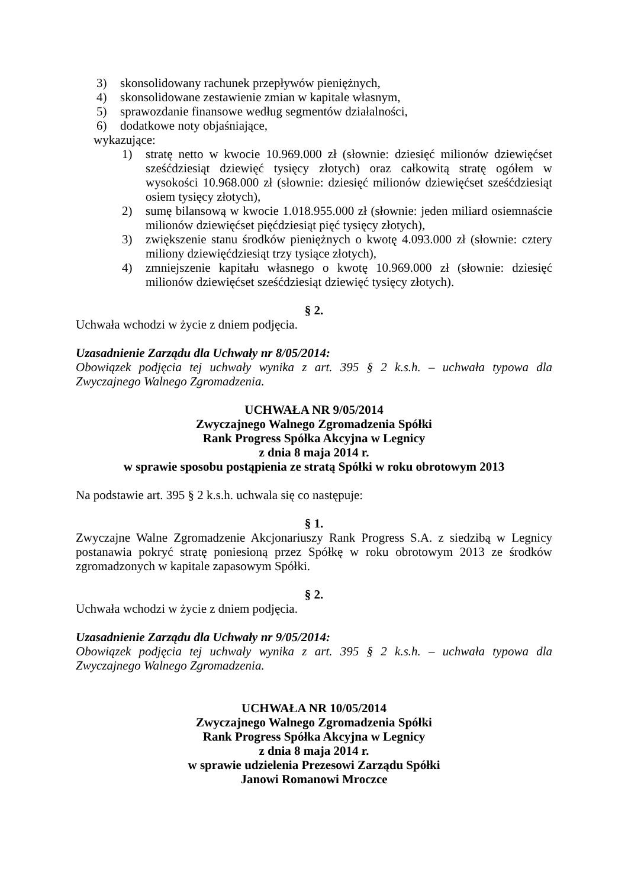3) skonsolidowany rachunek przepływów pieniężnych,
4) skonsolidowane zestawienie zmian w kapitale własnym,
5) sprawozdanie finansowe według segmentów działalności,
6) dodatkowe noty objaśniające,
wykazujące:
1) stratę netto w kwocie 10.969.000 zł (słownie: dziesięć milionów dziewięćset sześćdziesiąt dziewięć tysięcy złotych) oraz całkowitą stratę ogółem w wysokości 10.968.000 zł (słownie: dziesięć milionów dziewięćset sześćdziesiąt osiem tysięcy złotych),
2) sumę bilansową w kwocie 1.018.955.000 zł (słownie: jeden miliard osiemnaście milionów dziewięćset pięćdziesiąt pięć tysięcy złotych),
3) zwiększenie stanu środków pieniężnych o kwotę 4.093.000 zł (słownie: cztery miliony dziewięćdziesiąt trzy tysiące złotych),
4) zmniejszenie kapitału własnego o kwotę 10.969.000 zł (słownie: dziesięć milionów dziewięćset sześćdziesiąt dziewięć tysięcy złotych).
§ 2.
Uchwała wchodzi w życie z dniem podjęcia.
Uzasadnienie Zarządu dla Uchwały nr 8/05/2014:
Obowiązek podjęcia tej uchwały wynika z art. 395 § 2 k.s.h. – uchwała typowa dla Zwyczajnego Walnego Zgromadzenia.
UCHWAŁA NR 9/05/2014
Zwyczajnego Walnego Zgromadzenia Spółki
Rank Progress Spółka Akcyjna w Legnicy
z dnia 8 maja 2014 r.
w sprawie sposobu postąpienia ze stratą Spółki w roku obrotowym 2013
Na podstawie art. 395 § 2 k.s.h. uchwala się co następuje:
§ 1.
Zwyczajne Walne Zgromadzenie Akcjonariuszy Rank Progress S.A. z siedzibą w Legnicy postanawia pokryć stratę poniesioną przez Spółkę w roku obrotowym 2013 ze środków zgromadzonych w kapitale zapasowym Spółki.
§ 2.
Uchwała wchodzi w życie z dniem podjęcia.
Uzasadnienie Zarządu dla Uchwały nr 9/05/2014:
Obowiązek podjęcia tej uchwały wynika z art. 395 § 2 k.s.h. – uchwała typowa dla Zwyczajnego Walnego Zgromadzenia.
UCHWAŁA NR 10/05/2014
Zwyczajnego Walnego Zgromadzenia Spółki
Rank Progress Spółka Akcyjna w Legnicy
z dnia 8 maja 2014 r.
w sprawie udzielenia Prezesowi Zarządu Spółki
Janowi Romanowi Mroczce